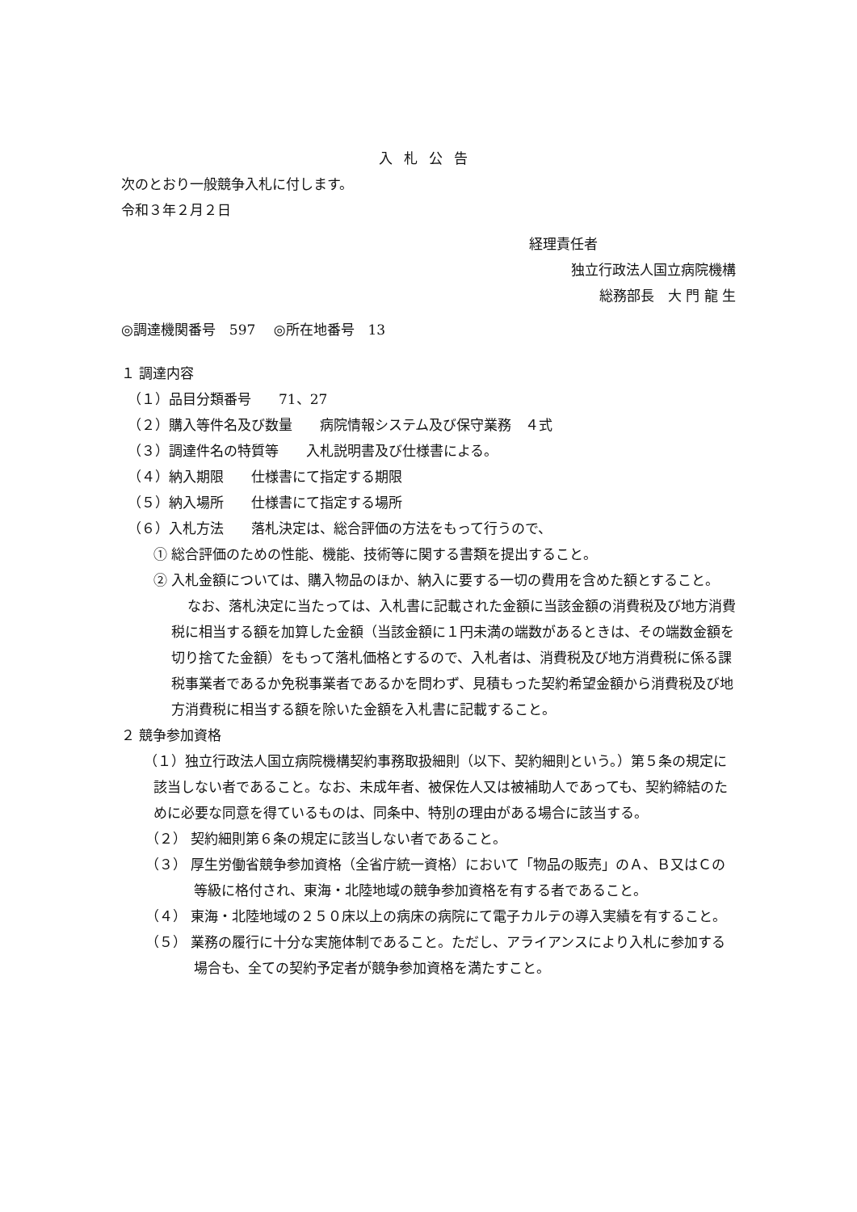入札公告
次のとおり一般競争入札に付します。
令和３年２月２日
経理責任者
独立行政法人国立病院機構
総務部長　大 門 龍 生
◎調達機関番号　597　 ◎所在地番号　13
１ 調達内容
（１）品目分類番号　　71、27
（２）購入等件名及び数量　　病院情報システム及び保守業務　４式
（３）調達件名の特質等　　入札説明書及び仕様書による。
（４）納入期限　　仕様書にて指定する期限
（５）納入場所　　仕様書にて指定する場所
（６）入札方法　　落札決定は、総合評価の方法をもって行うので、
① 総合評価のための性能、機能、技術等に関する書類を提出すること。
② 入札金額については、購入物品のほか、納入に要する一切の費用を含めた額とすること。
なお、落札決定に当たっては、入札書に記載された金額に当該金額の消費税及び地方消費税に相当する額を加算した金額（当該金額に１円未満の端数があるときは、その端数金額を切り捨てた金額）をもって落札価格とするので、入札者は、消費税及び地方消費税に係る課税事業者であるか免税事業者であるかを問わず、見積もった契約希望金額から消費税及び地方消費税に相当する額を除いた金額を入札書に記載すること。
２ 競争参加資格
（１）独立行政法人国立病院機構契約事務取扱細則（以下、契約細則という。）第５条の規定に該当しない者であること。なお、未成年者、被保佐人又は被補助人であっても、契約締結のために必要な同意を得ているものは、同条中、特別の理由がある場合に該当する。
（２） 契約細則第６条の規定に該当しない者であること。
（３） 厚生労働省競争参加資格（全省庁統一資格）において「物品の販売」のＡ、Ｂ又はＣの等級に格付され、東海・北陸地域の競争参加資格を有する者であること。
（４） 東海・北陸地域の２５０床以上の病床の病院にて電子カルテの導入実績を有すること。
（５） 業務の履行に十分な実施体制であること。ただし、アライアンスにより入札に参加する場合も、全ての契約予定者が競争参加資格を満たすこと。